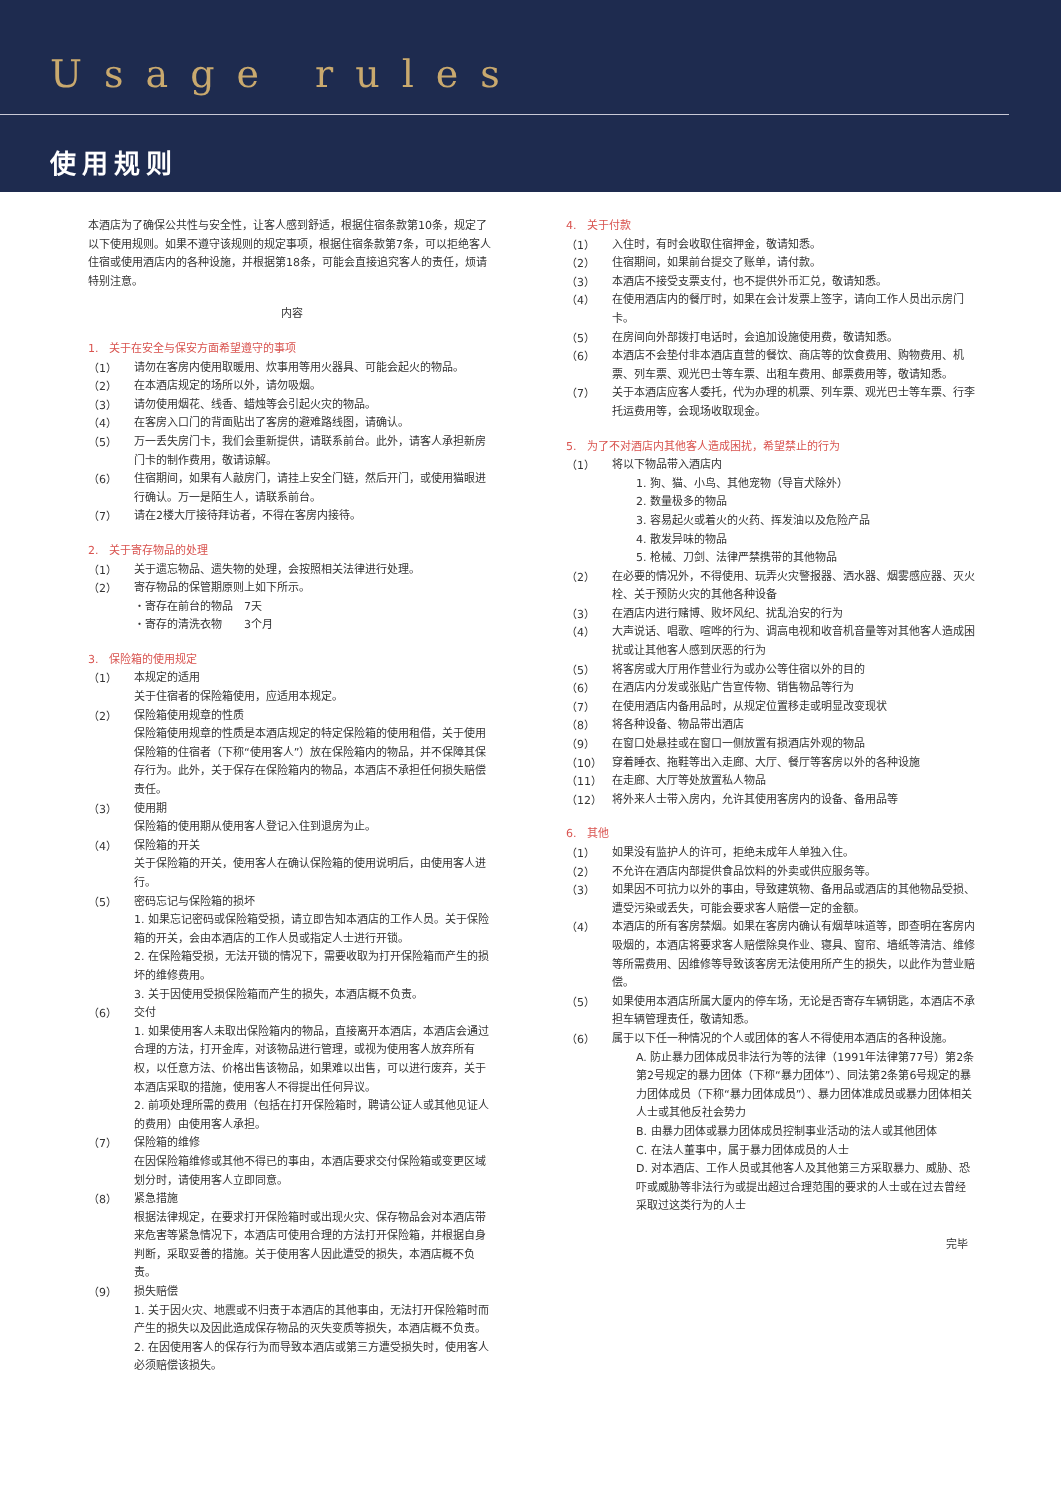Usage rules
使用规则
本酒店为了确保公共性与安全性，让客人感到舒适，根据住宿条款第10条，规定了以下使用规则。如果不遵守该规则的规定事项，根据住宿条款第7条，可以拒绝客人住宿或使用酒店内的各种设施，并根据第18条，可能会直接追究客人的责任，烦请特别注意。
内容
1.　关于在安全与保安方面希望遵守的事项
（1）
请勿在客房内使用取暖用、炊事用等用火器具、可能会起火的物品。
（2）
在本酒店规定的场所以外，请勿吸烟。
（3）
请勿使用烟花、线香、蜡烛等会引起火灾的物品。
（4）
在客房入口门的背面贴出了客房的避难路线图，请确认。
（5）
万一丢失房门卡，我们会重新提供，请联系前台。此外，请客人承担新房门卡的制作费用，敬请谅解。
（6）
住宿期间，如果有人敲房门，请挂上安全门链，然后开门，或使用猫眼进行确认。万一是陌生人，请联系前台。
（7）
请在2楼大厅接待拜访者，不得在客房内接待。
2.　关于寄存物品的处理
（1）
关于遗忘物品、遗失物的处理，会按照相关法律进行处理。
（2）
寄存物品的保管期原则上如下所示。
・寄存在前台的物品　7天
・寄存的清洗衣物　　3个月
3.　保险箱的使用规定
（1）
本规定的适用
关于住宿者的保险箱使用，应适用本规定。
（2）
保险箱使用规章的性质
保险箱使用规章的性质是本酒店规定的特定保险箱的使用租借，关于使用保险箱的住宿者（下称“使用客人”）放在保险箱内的物品，并不保障其保存行为。此外，关于保存在保险箱内的物品，本酒店不承担任何损失赔偿责任。
（3）
使用期
保险箱的使用期从使用客人登记入住到退房为止。
（4）
保险箱的开关
关于保险箱的开关，使用客人在确认保险箱的使用说明后，由使用客人进行。
（5）
密码忘记与保险箱的损坏
1. 如果忘记密码或保险箱受损，请立即告知本酒店的工作人员。关于保险箱的开关，会由本酒店的工作人员或指定人士进行开锁。
2. 在保险箱受损，无法开锁的情况下，需要收取为打开保险箱而产生的损坏的维修费用。
3. 关于因使用受损保险箱而产生的损失，本酒店概不负责。
（6）
交付
1. 如果使用客人未取出保险箱内的物品，直接离开本酒店，本酒店会通过合理的方法，打开金库，对该物品进行管理，或视为使用客人放弃所有权，以任意方法、价格出售该物品，如果难以出售，可以进行废弃，关于本酒店采取的措施，使用客人不得提出任何异议。
2. 前项处理所需的费用（包括在打开保险箱时，聘请公证人或其他见证人的费用）由使用客人承担。
（7）
保险箱的维修
在因保险箱维修或其他不得已的事由，本酒店要求交付保险箱或变更区域划分时，请使用客人立即同意。
（8）
紧急措施
根据法律规定，在要求打开保险箱时或出现火灾、保存物品会对本酒店带来危害等紧急情况下，本酒店可使用合理的方法打开保险箱，并根据自身判断，采取妥善的措施。关于使用客人因此遭受的损失，本酒店概不负责。
（9）
损失赔偿
1. 关于因火灾、地震或不归责于本酒店的其他事由，无法打开保险箱时而产生的损失以及因此造成保存物品的灭失变质等损失，本酒店概不负责。
2. 在因使用客人的保存行为而导致本酒店或第三方遭受损失时，使用客人必须赔偿该损失。
4.　关于付款
（1）
入住时，有时会收取住宿押金，敬请知悉。
（2）
住宿期间，如果前台提交了账单，请付款。
（3）
本酒店不接受支票支付，也不提供外币汇兑，敬请知悉。
（4）
在使用酒店内的餐厅时，如果在会计发票上签字，请向工作人员出示房门卡。
（5）
在房间向外部拨打电话时，会追加设施使用费，敬请知悉。
（6）
本酒店不会垫付非本酒店直营的餐饮、商店等的饮食费用、购物费用、机票、列车票、观光巴士等车票、出租车费用、邮票费用等，敬请知悉。
（7）
关于本酒店应客人委托，代为办理的机票、列车票、观光巴士等车票、行李托运费用等，会现场收取现金。
5.　为了不对酒店内其他客人造成困扰，希望禁止的行为
（1）
将以下物品带入酒店内
1. 狗、猫、小鸟、其他宠物（导盲犬除外）
2. 数量极多的物品
3. 容易起火或着火的火药、挥发油以及危险产品
4. 散发异味的物品
5. 枪械、刀剑、法律严禁携带的其他物品
（2）
在必要的情况外，不得使用、玩弄火灾警报器、洒水器、烟雾感应器、灭火栓、关于预防火灾的其他各种设备
（3）
在酒店内进行赌博、败坏风纪、扰乱治安的行为
（4）
大声说话、唱歌、喧哗的行为、调高电视和收音机音量等对其他客人造成困扰或让其他客人感到厌恶的行为
（5）
将客房或大厅用作营业行为或办公等住宿以外的目的
（6）
在酒店内分发或张贴广告宣传物、销售物品等行为
（7）
在使用酒店内备用品时，从规定位置移走或明显改变现状
（8）
将各种设备、物品带出酒店
（9）
在窗口处悬挂或在窗口一侧放置有损酒店外观的物品
（10）
穿着睡衣、拖鞋等出入走廊、大厅、餐厅等客房以外的各种设施
（11）
在走廊、大厅等处放置私人物品
（12）
将外来人士带入房内，允许其使用客房内的设备、备用品等
6.　其他
（1）
如果没有监护人的许可，拒绝未成年人单独入住。
（2）
不允许在酒店内部提供食品饮料的外卖或供应服务等。
（3）
如果因不可抗力以外的事由，导致建筑物、备用品或酒店的其他物品受损、遭受污染或丢失，可能会要求客人赔偿一定的金额。
（4）
本酒店的所有客房禁烟。如果在客房内确认有烟草味道等，即查明在客房内吸烟的，本酒店将要求客人赔偿除臭作业、寝具、窗帘、墙纸等清洁、维修等所需费用、因维修等导致该客房无法使用所产生的损失，以此作为营业赔偿。
（5）
如果使用本酒店所属大厦内的停车场，无论是否寄存车辆钥匙，本酒店不承担车辆管理责任，敬请知悉。
（6）
属于以下任一种情况的个人或团体的客人不得使用本酒店的各种设施。
A. 防止暴力团体成员非法行为等的法律（1991年法律第77号）第2条第2号规定的暴力团体（下称“暴力团体”）、同法第2条第6号规定的暴力团体成员（下称“暴力团体成员”）、暴力团体准成员或暴力团体相关人士或其他反社会势力
B. 由暴力团体或暴力团体成员控制事业活动的法人或其他团体
C. 在法人董事中，属于暴力团体成员的人士
D. 对本酒店、工作人员或其他客人及其他第三方采取暴力、威胁、恐吓或威胁等非法行为或提出超过合理范围的要求的人士或在过去曾经采取过这类行为的人士
完毕